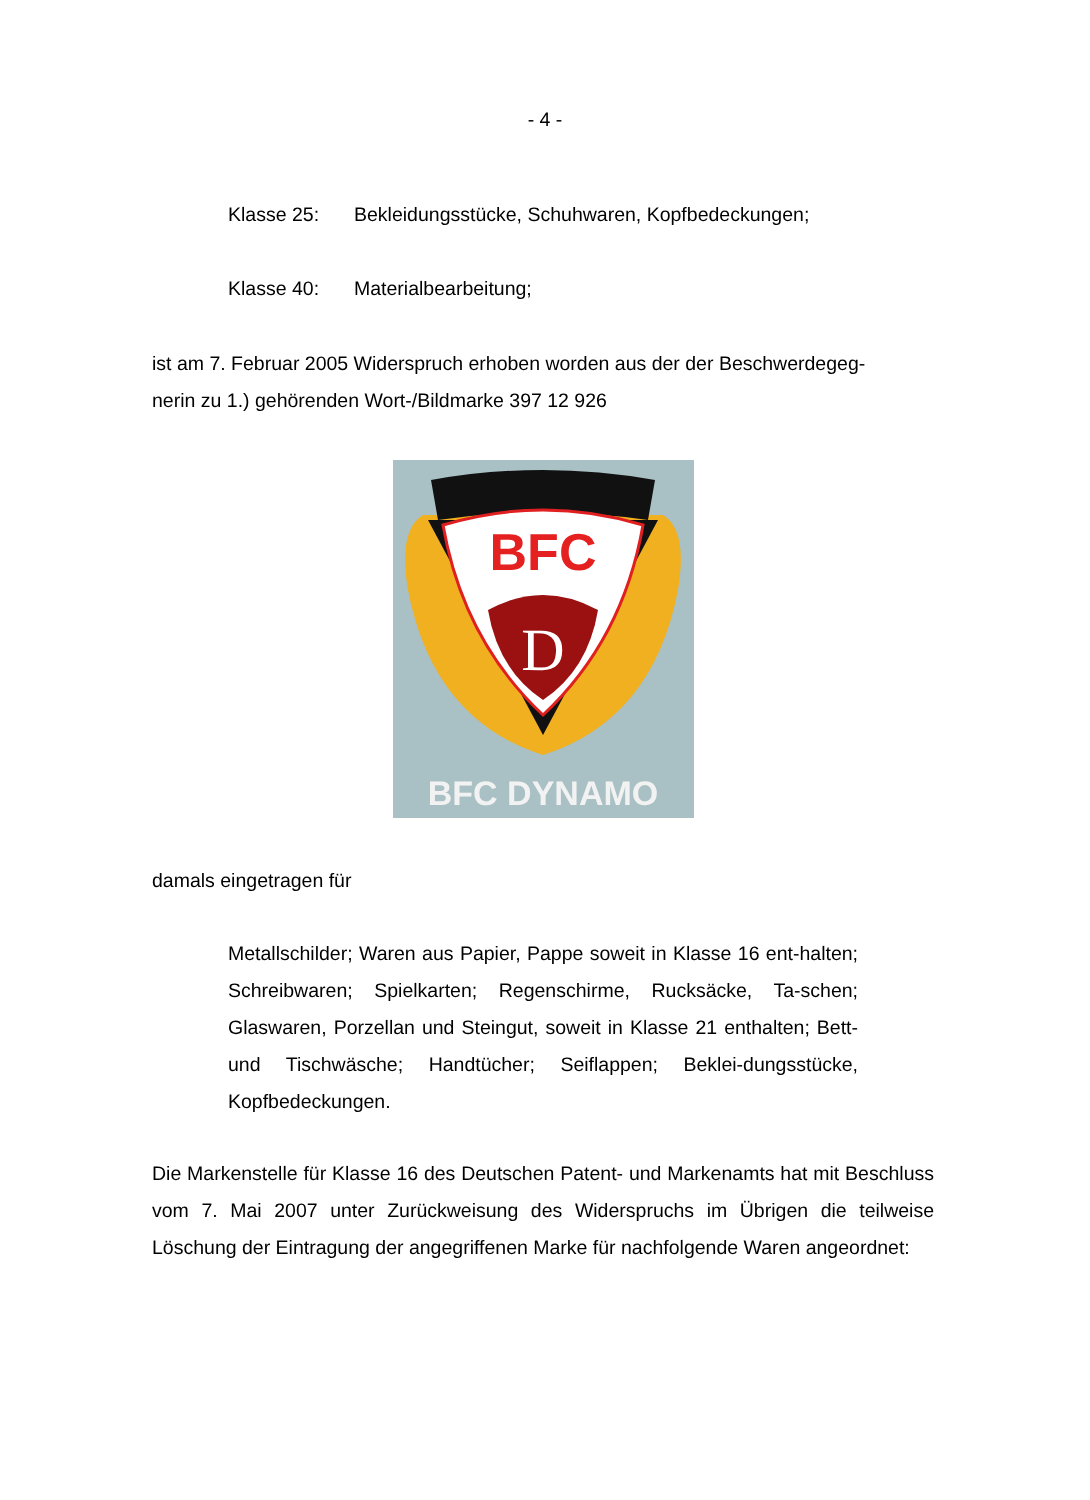- 4 -
Klasse 25: Bekleidungsstücke, Schuhwaren, Kopfbedeckungen;
Klasse 40: Materialbearbeitung;
ist am 7. Februar 2005 Widerspruch erhoben worden aus der der Beschwerdegeg-
nerin zu 1.) gehörenden Wort-/Bildmarke 397 12 926
BFC
D
BFC DYNAMO
damals eingetragen für
Metallschilder; Waren aus Papier, Pappe soweit in Klasse 16 ent-halten; Schreibwaren; Spielkarten; Regenschirme, Rucksäcke, Ta-schen; Glaswaren, Porzellan und Steingut, soweit in Klasse 21 enthalten; Bett- und Tischwäsche; Handtücher; Seiflappen; Beklei-dungsstücke, Kopfbedeckungen.
Die Markenstelle für Klasse 16 des Deutschen Patent- und Markenamts hat mit Beschluss vom 7. Mai 2007 unter Zurückweisung des Widerspruchs im Übrigen die teilweise Löschung der Eintragung der angegriffenen Marke für nachfolgende Waren angeordnet: